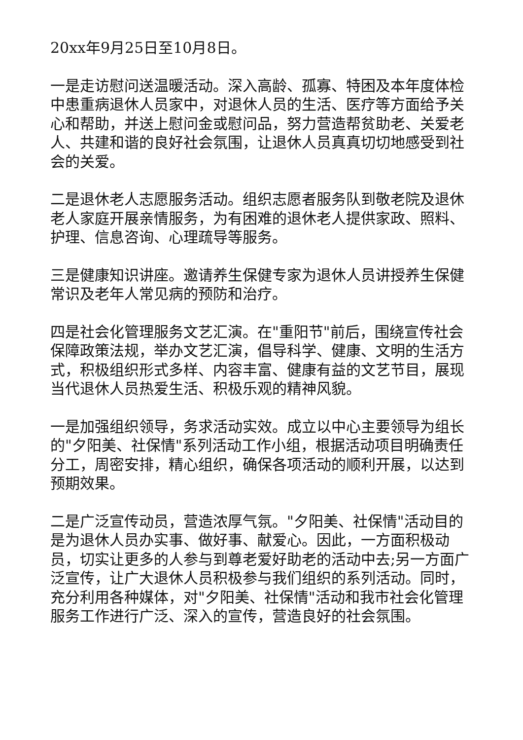20xx年9月25日至10月8日。
一是走访慰问送温暖活动。深入高龄、孤寡、特困及本年度体检中患重病退休人员家中，对退休人员的生活、医疗等方面给予关心和帮助，并送上慰问金或慰问品，努力营造帮贫助老、关爱老人、共建和谐的良好社会氛围，让退休人员真真切切地感受到社会的关爱。
二是退休老人志愿服务活动。组织志愿者服务队到敬老院及退休老人家庭开展亲情服务，为有困难的退休老人提供家政、照料、护理、信息咨询、心理疏导等服务。
三是健康知识讲座。邀请养生保健专家为退休人员讲授养生保健常识及老年人常见病的预防和治疗。
四是社会化管理服务文艺汇演。在"重阳节"前后，围绕宣传社会保障政策法规，举办文艺汇演，倡导科学、健康、文明的生活方式，积极组织形式多样、内容丰富、健康有益的文艺节目，展现当代退休人员热爱生活、积极乐观的精神风貌。
一是加强组织领导，务求活动实效。成立以中心主要领导为组长的"夕阳美、社保情"系列活动工作小组，根据活动项目明确责任分工，周密安排，精心组织，确保各项活动的顺利开展，以达到预期效果。
二是广泛宣传动员，营造浓厚气氛。"夕阳美、社保情"活动目的是为退休人员办实事、做好事、献爱心。因此，一方面积极动员，切实让更多的人参与到尊老爱好助老的活动中去;另一方面广泛宣传，让广大退休人员积极参与我们组织的系列活动。同时，充分利用各种媒体，对"夕阳美、社保情"活动和我市社会化管理服务工作进行广泛、深入的宣传，营造良好的社会氛围。